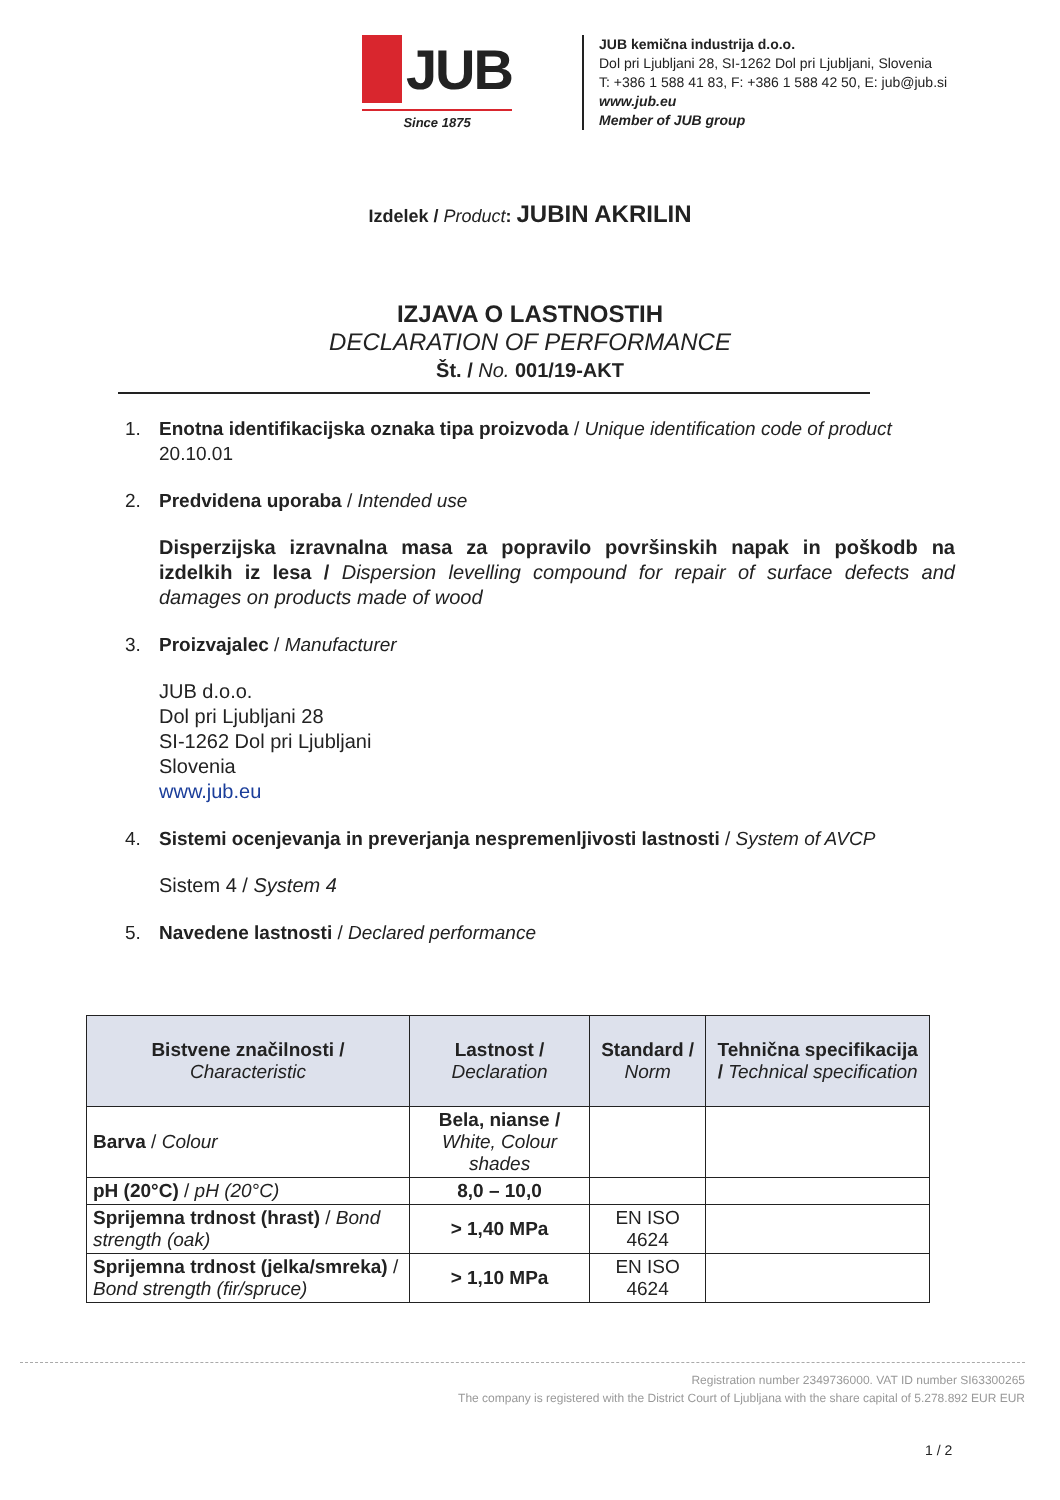JUB
Since 1875
JUB kemična industrija d.o.o.
Dol pri Ljubljani 28, SI-1262 Dol pri Ljubljani, Slovenia
T: +386 1 588 41 83, F: +386 1 588 42 50, E: jub@jub.si
www.jub.eu
Member of JUB group
Izdelek / Product: JUBIN AKRILIN
IZJAVA O LASTNOSTIH
DECLARATION OF PERFORMANCE
Št. / No. 001/19-AKT
1. Enotna identifikacijska oznaka tipa proizvoda / Unique identification code of product
20.10.01
2. Predvidena uporaba / Intended use
Disperzijska izravnalna masa za popravilo površinskih napak in poškodb na izdelkih iz lesa / Dispersion levelling compound for repair of surface defects and damages on products made of wood
3. Proizvajalec / Manufacturer
JUB d.o.o.
Dol pri Ljubljani 28
SI-1262 Dol pri Ljubljani
Slovenia
www.jub.eu
4. Sistemi ocenjevanja in preverjanja nespremenljivosti lastnosti / System of AVCP
Sistem 4 / System 4
5. Navedene lastnosti / Declared performance
| Bistvene značilnosti / Characteristic | Lastnost / Declaration | Standard / Norm | Tehnična specifikacija / Technical specification |
| --- | --- | --- | --- |
| Barva / Colour | Bela, nianse / White, Colour shades | | |
| pH (20°C) / pH (20°C) | 8,0 – 10,0 | | |
| Sprijemna trdnost (hrast) / Bond strength (oak) | > 1,40 MPa | EN ISO 4624 | |
| Sprijemna trdnost (jelka/smreka) / Bond strength (fir/spruce) | > 1,10 MPa | EN ISO 4624 | |
Registration number 2349736000. VAT ID number SI63300265
The company is registered with the District Court of Ljubljana with the share capital of 5.278.892 EUR EUR
1 / 2